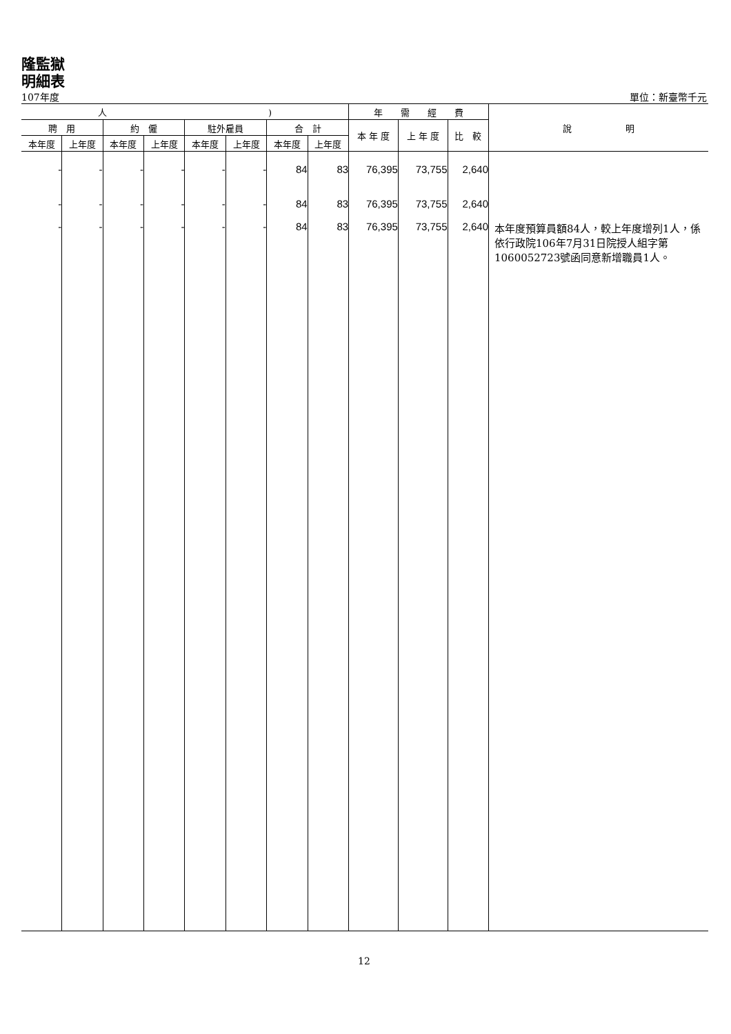隆監獄
明細表
107年度 單位：新臺幣千元
| 人 ) | | | | | | | | 年 需 經 費 | | | 說 明 |
| --- | --- | --- | --- | --- | --- | --- | --- | --- | --- | --- | --- |
| 聘 用 | | 約 僱 | | 駐外雇員 | | 合 計 | | 本 年 度 | 上 年 度 | 比 較 | |
| 本年度 | 上年度 | 本年度 | 上年度 | 本年度 | 上年度 | 本年度 | 上年度 | | | | |
| - | - | - | - | - | - | 84 | 83 | 76,395 | 73,755 | 2,640 | |
| - | - | - | - | - | - | 84 | 83 | 76,395 | 73,755 | 2,640 | |
| - | - | - | - | - | - | 84 | 83 | 76,395 | 73,755 | 2,640 | 本年度預算員額84人，較上年度增列1人，係依行政院106年7月31日院授人組字第1060052723號函同意新增職員1人。 |
12